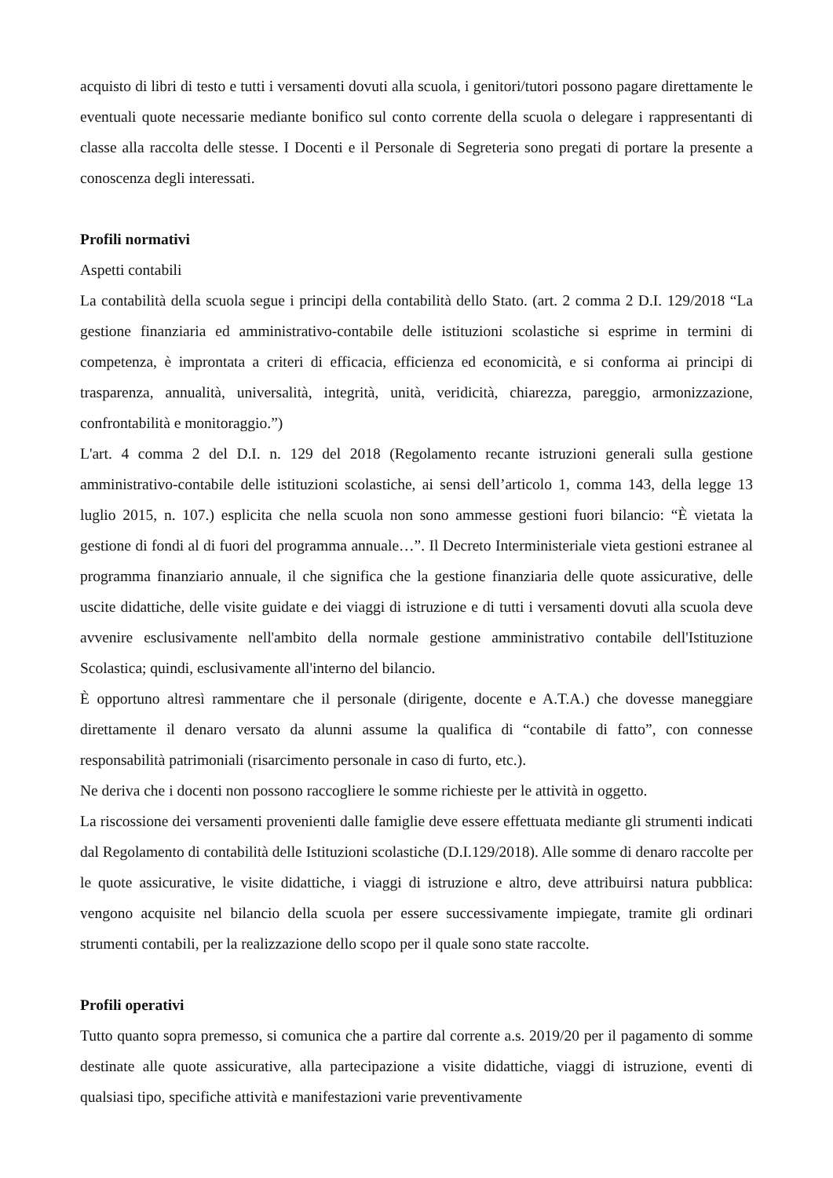acquisto di libri di testo e tutti i versamenti dovuti alla scuola, i genitori/tutori possono pagare direttamente le eventuali quote necessarie mediante bonifico sul conto corrente della scuola o delegare i rappresentanti di classe alla raccolta delle stesse. I Docenti e il Personale di Segreteria sono pregati di portare la presente a conoscenza degli interessati.
Profili normativi
Aspetti contabili
La contabilità della scuola segue i principi della contabilità dello Stato. (art. 2 comma 2 D.I. 129/2018 “La gestione finanziaria ed amministrativo-contabile delle istituzioni scolastiche si esprime in termini di competenza, è improntata a criteri di efficacia, efficienza ed economicità, e si conforma ai principi di trasparenza, annualità, universalità, integrità, unità, veridicità, chiarezza, pareggio, armonizzazione, confrontabilità e monitoraggio.”)
L'art. 4 comma 2 del D.I. n. 129 del 2018 (Regolamento recante istruzioni generali sulla gestione amministrativo-contabile delle istituzioni scolastiche, ai sensi dell’articolo 1, comma 143, della legge 13 luglio 2015, n. 107.) esplicita che nella scuola non sono ammesse gestioni fuori bilancio: “È vietata la gestione di fondi al di fuori del programma annuale…”. Il Decreto Interministeriale vieta gestioni estranee al programma finanziario annuale, il che significa che la gestione finanziaria delle quote assicurative, delle uscite didattiche, delle visite guidate e dei viaggi di istruzione e di tutti i versamenti dovuti alla scuola deve avvenire esclusivamente nell'ambito della normale gestione amministrativo contabile dell'Istituzione Scolastica; quindi, esclusivamente all'interno del bilancio.
È opportuno altresì rammentare che il personale (dirigente, docente e A.T.A.) che dovesse maneggiare direttamente il denaro versato da alunni assume la qualifica di “contabile di fatto”, con connesse responsabilità patrimoniali (risarcimento personale in caso di furto, etc.).
Ne deriva che i docenti non possono raccogliere le somme richieste per le attività in oggetto.
La riscossione dei versamenti provenienti dalle famiglie deve essere effettuata mediante gli strumenti indicati dal Regolamento di contabilità delle Istituzioni scolastiche (D.I.129/2018). Alle somme di denaro raccolte per le quote assicurative, le visite didattiche, i viaggi di istruzione e altro, deve attribuirsi natura pubblica: vengono acquisite nel bilancio della scuola per essere successivamente impiegate, tramite gli ordinari strumenti contabili, per la realizzazione dello scopo per il quale sono state raccolte.
Profili operativi
Tutto quanto sopra premesso, si comunica che a partire dal corrente a.s. 2019/20 per il pagamento di somme destinate alle quote assicurative, alla partecipazione a visite didattiche, viaggi di istruzione, eventi di qualsiasi tipo, specifiche attività e manifestazioni varie preventivamente